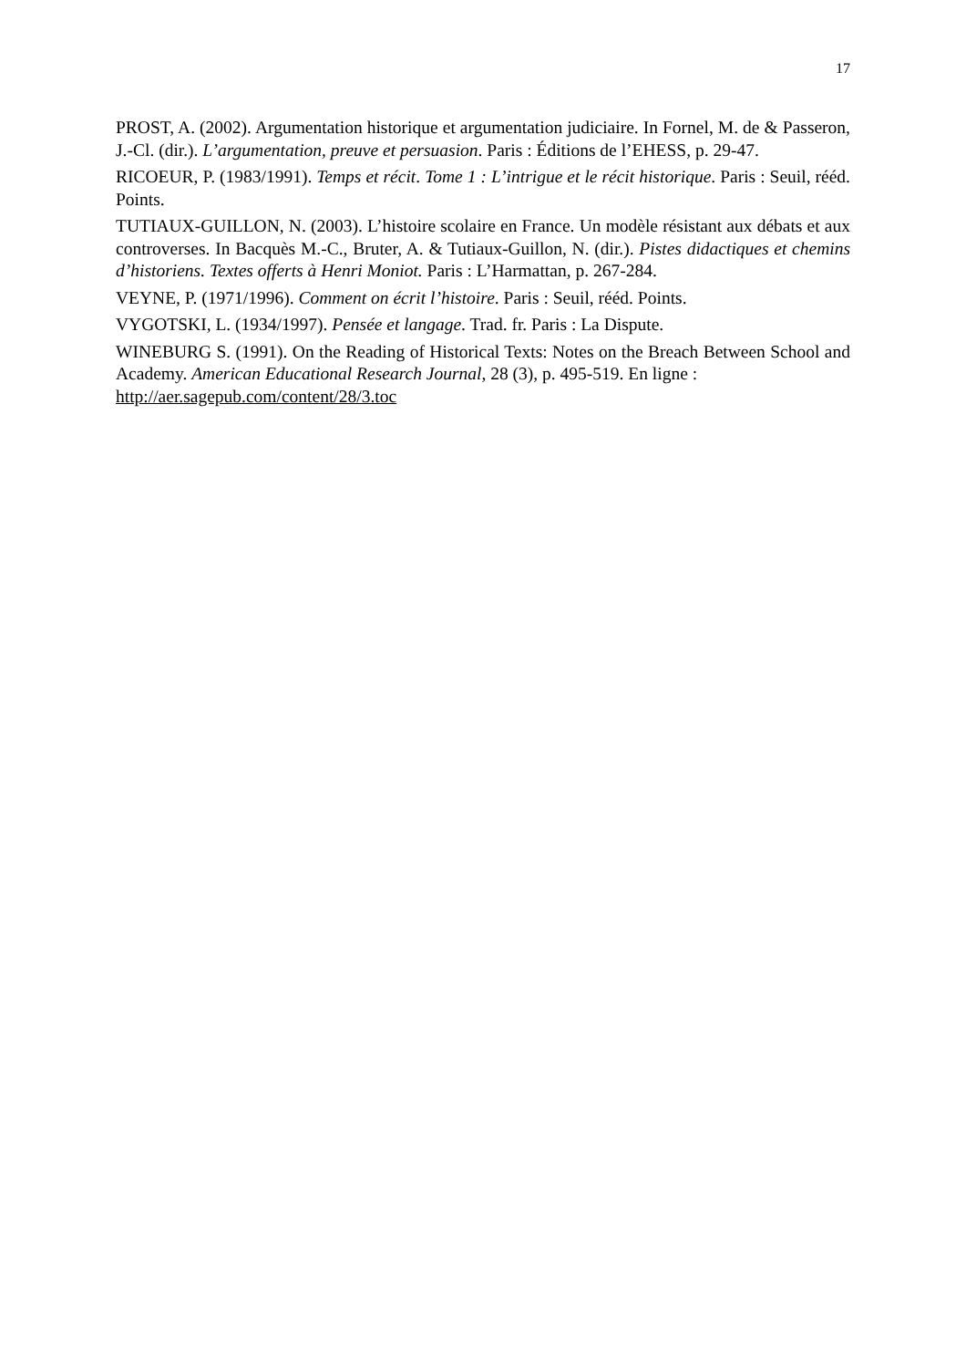17
PROST, A. (2002). Argumentation historique et argumentation judiciaire. In Fornel, M. de & Passeron, J.-Cl. (dir.). L’argumentation, preuve et persuasion. Paris : Éditions de l’EHESS, p. 29-47.
RICOEUR, P. (1983/1991). Temps et récit. Tome 1 : L’intrigue et le récit historique. Paris : Seuil, rééd. Points.
TUTIAUX-GUILLON, N. (2003). L’histoire scolaire en France. Un modèle résistant aux débats et aux controverses. In Bacquès M.-C., Bruter, A. & Tutiaux-Guillon, N. (dir.). Pistes didactiques et chemins d’historiens. Textes offerts à Henri Moniot. Paris : L’Harmattan, p. 267-284.
VEYNE, P. (1971/1996). Comment on écrit l’histoire. Paris : Seuil, rééd. Points.
VYGOTSKI, L. (1934/1997). Pensée et langage. Trad. fr. Paris : La Dispute.
WINEBURG S. (1991). On the Reading of Historical Texts: Notes on the Breach Between School and Academy. American Educational Research Journal, 28 (3), p. 495-519. En ligne :
http://aer.sagepub.com/content/28/3.toc